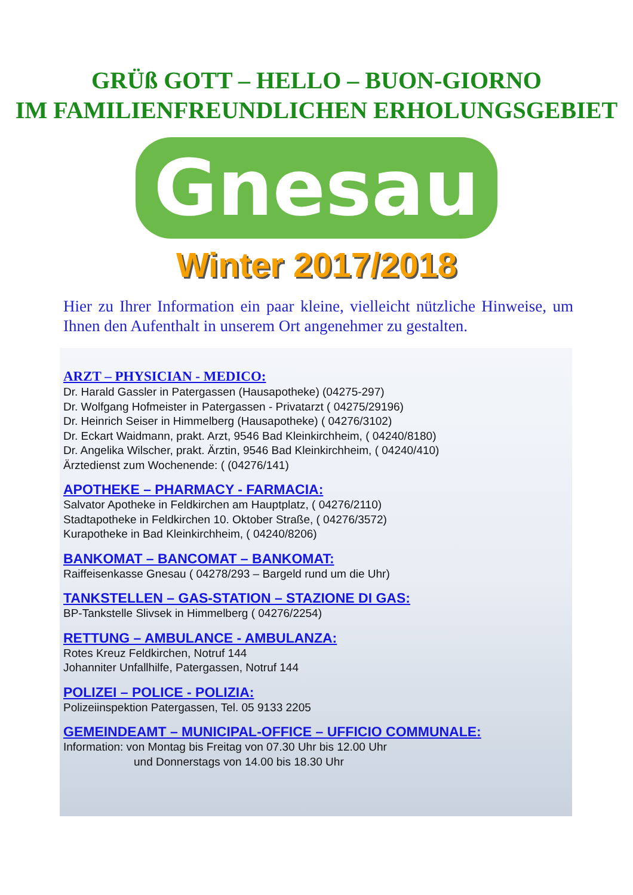GRÜß GOTT – HELLO – BUON-GIORNO
IM FAMILIENFREUNDLICHEN ERHOLUNGSGEBIET
Gnesau
Winter 2017/2018
Hier zu Ihrer Information ein paar kleine, vielleicht nützliche Hinweise, um Ihnen den Aufenthalt in unserem Ort angenehmer zu gestalten.
ARZT – PHYSICIAN - MEDICO:
Dr. Harald Gassler in Patergassen (Hausapotheke) (04275-297)
Dr. Wolfgang Hofmeister in Patergassen - Privatarzt ( 04275/29196)
Dr. Heinrich Seiser in Himmelberg (Hausapotheke) ( 04276/3102)
Dr. Eckart Waidmann, prakt. Arzt, 9546 Bad Kleinkirchheim, ( 04240/8180)
Dr. Angelika Wilscher, prakt. Ärztin, 9546 Bad Kleinkirchheim, ( 04240/410)
Ärztedienst zum Wochenende: ( (04276/141)
APOTHEKE – PHARMACY - FARMACIA:
Salvator Apotheke in Feldkirchen am Hauptplatz, ( 04276/2110)
Stadtapotheke in Feldkirchen 10. Oktober Straße, ( 04276/3572)
Kurapotheke in Bad Kleinkirchheim, ( 04240/8206)
BANKOMAT – BANCOMAT – BANKOMAT:
Raiffeisenkasse Gnesau ( 04278/293 – Bargeld rund um die Uhr)
TANKSTELLEN – GAS-STATION – STAZIONE DI GAS:
BP-Tankstelle Slivsek in Himmelberg ( 04276/2254)
RETTUNG – AMBULANCE - AMBULANZA:
Rotes Kreuz Feldkirchen, Notruf 144
Johanniter Unfallhilfe, Patergassen, Notruf 144
POLIZEI – POLICE - POLIZIA:
Polizeiinspektion Patergassen, Tel. 05 9133 2205
GEMEINDEAMT – MUNICIPAL-OFFICE – UFFICIO COMMUNALE:
Information: von Montag bis Freitag von 07.30 Uhr bis 12.00 Uhr
und Donnerstags von 14.00 bis 18.30 Uhr